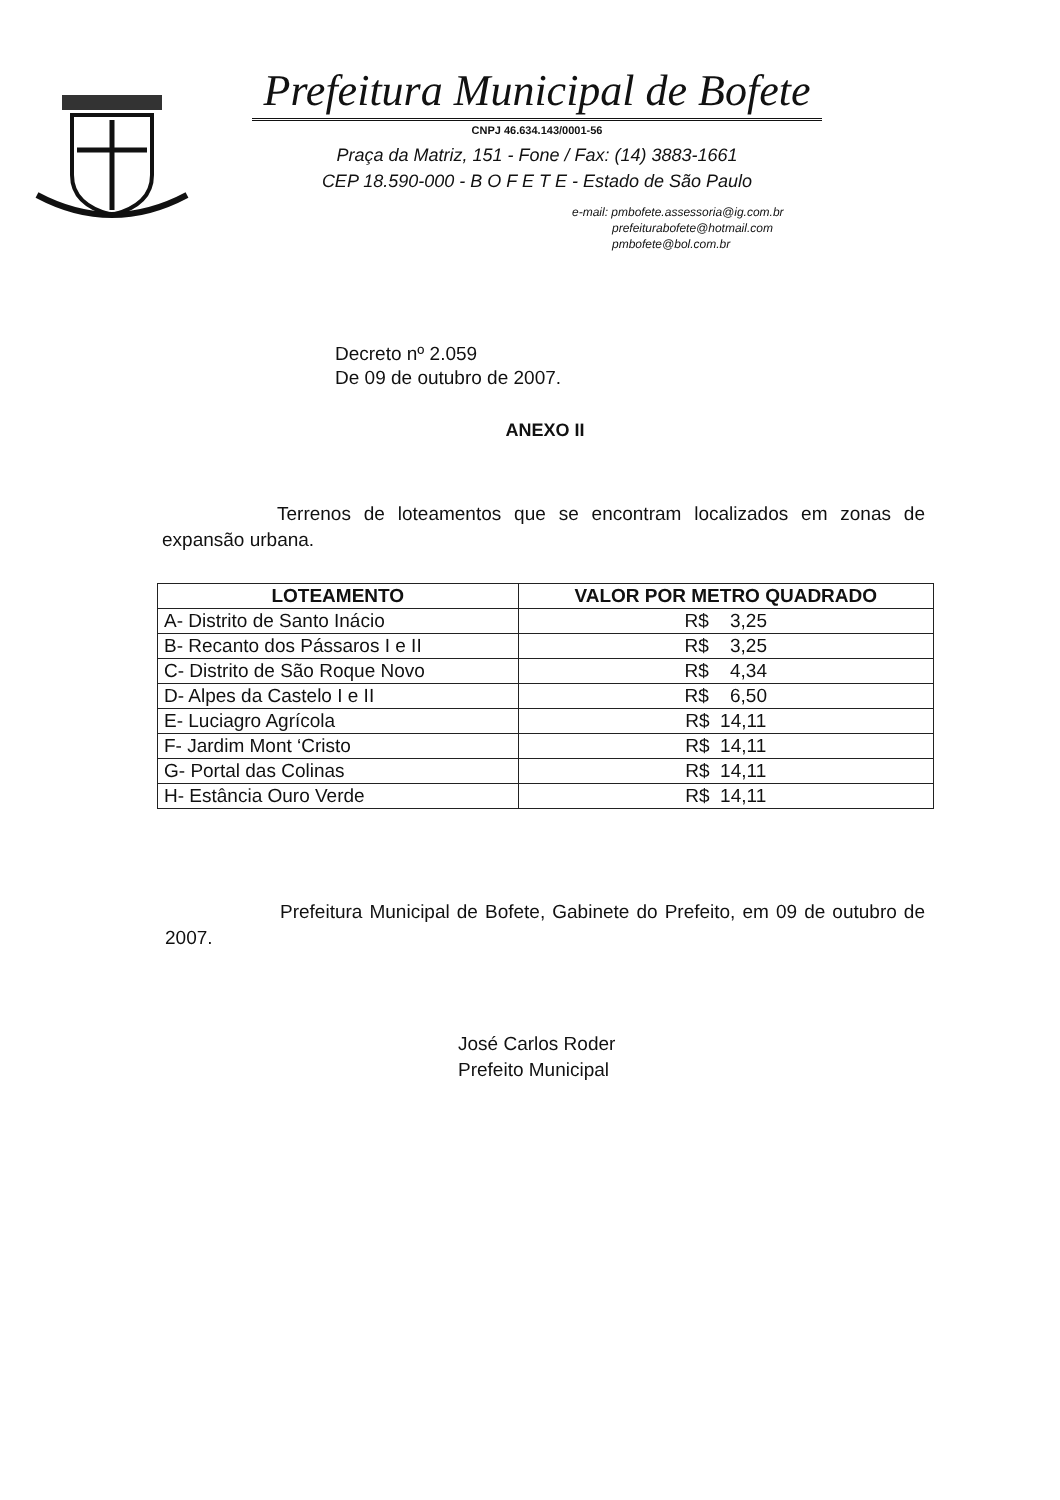Prefeitura Municipal de Bofete
CNPJ 46.634.143/0001-56
Praça da Matriz, 151 - Fone / Fax: (14) 3883-1661
CEP 18.590-000 - B O F E T E - Estado de São Paulo
e-mail: pmbofete.assessoria@ig.com.br
prefeiturabofete@hotmail.com
pmbofete@bol.com.br
Decreto nº 2.059
De 09 de outubro de 2007.
ANEXO II
Terrenos de loteamentos que se encontram localizados em zonas de expansão urbana.
| LOTEAMENTO | VALOR POR METRO QUADRADO |
| --- | --- |
| A- Distrito de Santo Inácio | R$ 3,25 |
| B- Recanto dos Pássaros I e II | R$ 3,25 |
| C- Distrito de São Roque Novo | R$ 4,34 |
| D- Alpes da Castelo I e II | R$ 6,50 |
| E- Luciagro Agrícola | R$ 14,11 |
| F- Jardim Mont ‘Cristo | R$ 14,11 |
| G- Portal das Colinas | R$ 14,11 |
| H- Estância Ouro Verde | R$ 14,11 |
Prefeitura Municipal de Bofete, Gabinete do Prefeito, em 09 de outubro de 2007.
José Carlos Roder
Prefeito Municipal